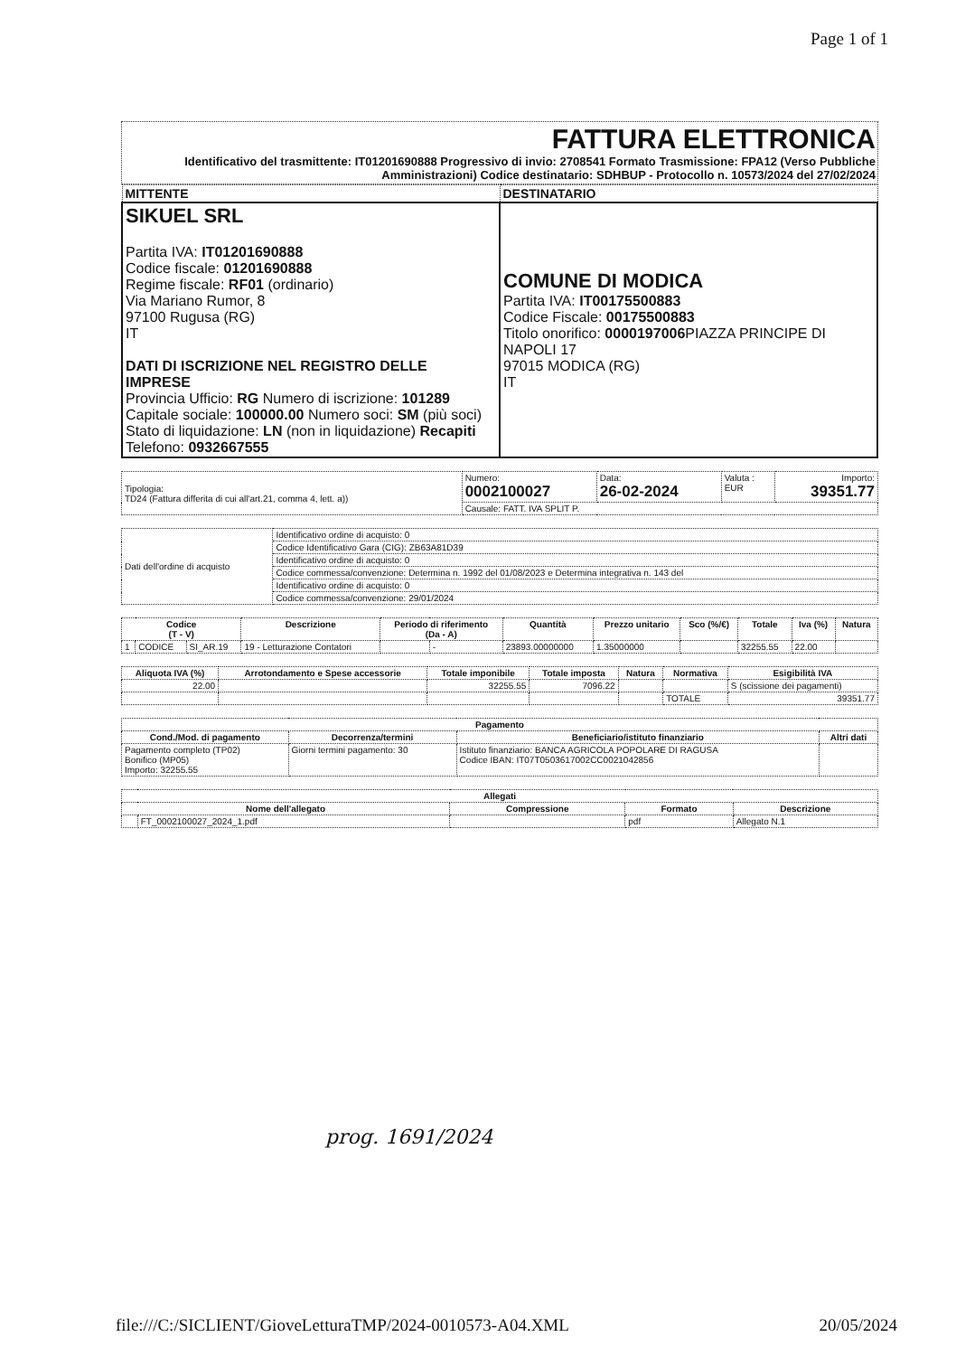Page 1 of 1
FATTURA ELETTRONICA
Identificativo del trasmittente: IT01201690888 Progressivo di invio: 2708541 Formato Trasmissione: FPA12 (Verso Pubbliche Amministrazioni) Codice destinatario: SDHBUP - Protocollo n. 10573/2024 del 27/02/2024
| MITTENTE | DESTINATARIO |
| --- | --- |
| SIKUEL SRL Partita IVA: IT01201690888 Codice fiscale: 01201690888 Regime fiscale: RF01 (ordinario) Via Mariano Rumor, 8 97100 Rugusa (RG) IT DATI DI ISCRIZIONE NEL REGISTRO DELLE IMPRESE Provincia Ufficio: RG Numero di iscrizione: 101289 Capitale sociale: 100000.00 Numero soci: SM (più soci) Stato di liquidazione: LN (non in liquidazione) Recapiti Telefono: 0932667555 | COMUNE DI MODICA Partita IVA: IT00175500883 Codice Fiscale: 00175500883 Titolo onorifico: 0000197006 PIAZZA PRINCIPE DI NAPOLI 17 97015 MODICA (RG) IT |
| Tipologia: TD24 (Fattura differita di cui all'art.21, comma 4, lett. a)) | Numero: 0002100027 | Data: 26-02-2024 | Valuta : EUR | Importo: 39351.77 |
| | Causale: FATT. IVA SPLIT P. | | | |
| Dati dell'ordine di acquisto | Identificativo ordine di acquisto: 0 |
| | Codice Identificativo Gara (CIG): ZB63A81D39 |
| | Identificativo ordine di acquisto: 0 |
| | Codice commessa/convenzione: Determina n. 1992 del 01/08/2023 e Determina integrativa n. 143 del |
| | Identificativo ordine di acquisto: 0 |
| | Codice commessa/convenzione: 29/01/2024 |
| Codice (T - V) | | | Descrizione | Periodo di riferimento (Da - A) | | Quantità | Prezzo unitario | Sco (%/€) | Totale | Iva (%) | Natura |
| --- | --- | --- | --- | --- | --- | --- | --- | --- | --- | --- | --- |
| 1 | CODICE | SI_AR.19 | 19 - Letturazione Contatori | | - | 23893.00000000 | 1.35000000 | | 32255.55 | 22.00 | |
| Aliquota IVA (%) | Arrotondamento e Spese accessorie | Totale imponibile | Totale imposta | Natura | Normativa | Esigibilità IVA |
| --- | --- | --- | --- | --- | --- | --- |
| 22.00 | | 32255.55 | 7096.22 | | | S (scissione dei pagamenti) |
| | | | | | TOTALE | 39351.77 |
| Pagamento | | | |
| --- | --- | --- | --- |
| Cond./Mod. di pagamento | Decorrenza/termini | Beneficiario/istituto finanziario | Altri dati |
| Pagamento completo (TP02) Bonifico (MP05) Importo: 32255.55 | Giorni termini pagamento: 30 | Istituto finanziario: BANCA AGRICOLA POPOLARE DI RAGUSA Codice IBAN: IT07T0503617002CC0021042856 | |
| Allegati | | | | |
| --- | --- | --- | --- | --- |
| Nome dell'allegato | | Compressione | Formato | Descrizione |
| | FT_0002100027_2024_1.pdf | | pdf | Allegato N.1 |
prog. 1691/2024
file:///C:/SICLIENT/GioveLetturaTMP/2024-0010573-A04.XML 20/05/2024